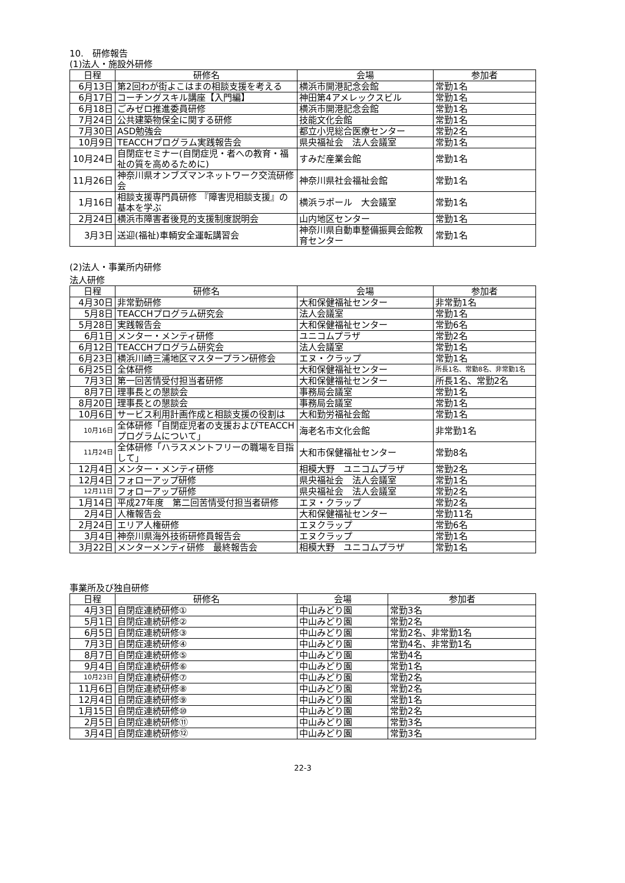10.　研修報告
(1)法人・施設外研修
| 日程 | 研修名 | 会場 | 参加者 |
| --- | --- | --- | --- |
| 6月13日 | 第2回わが街よこはまの相談支援を考える | 横浜市開港記念会館 | 常勤1名 |
| 6月17日 | コーチングスキル講座【入門編】 | 神田第4アメレックスビル | 常勤1名 |
| 6月18日 | ごみゼロ推進委員研修 | 横浜市開港記念会館 | 常勤1名 |
| 7月24日 | 公共建築物保全に関する研修 | 技能文化会館 | 常勤1名 |
| 7月30日 | ASD勉強会 | 都立小児総合医療センター | 常勤2名 |
| 10月9日 | TEACCHプログラム実践報告会 | 県央福祉会 法人会議室 | 常勤1名 |
| 10月24日 | 自閉症セミナー(自閉症児・者への教育・福祉の質を高めるために) | すみだ産業会館 | 常勤1名 |
| 11月26日 | 神奈川県オンブズマンネットワーク交流研修会 | 神奈川県社会福祉会館 | 常勤1名 |
| 1月16日 | 相談支援専門員研修 『障害児相談支援』の基本を学ぶ | 横浜ラポール 大会議室 | 常勤1名 |
| 2月24日 | 横浜市障害者後見的支援制度説明会 | 山内地区センター | 常勤1名 |
| 3月3日 | 送迎(福祉)車輌安全運転講習会 | 神奈川県自動車整備振興会館教育センター | 常勤1名 |
(2)法人・事業所内研修
法人研修
| 日程 | 研修名 | 会場 | 参加者 |
| --- | --- | --- | --- |
| 4月30日 | 非常勤研修 | 大和保健福祉センター | 非常勤1名 |
| 5月8日 | TEACCHプログラム研究会 | 法人会議室 | 常勤1名 |
| 5月28日 | 実践報告会 | 大和保健福祉センター | 常勤6名 |
| 6月1日 | メンター・メンティ研修 | ユニコムプラザ | 常勤2名 |
| 6月12日 | TEACCHプログラム研究会 | 法人会議室 | 常勤1名 |
| 6月23日 | 横浜川崎三浦地区マスタープラン研修会 | エヌ・クラップ | 常勤1名 |
| 6月25日 | 全体研修 | 大和保健福祉センター | 所長1名、常勤8名、非常勤1名 |
| 7月3日 | 第一回苦情受付担当者研修 | 大和保健福祉センター | 所長1名、常勤2名 |
| 8月7日 | 理事長との懇談会 | 事務局会議室 | 常勤1名 |
| 8月20日 | 理事長との懇談会 | 事務局会議室 | 常勤1名 |
| 10月6日 | サービス利用計画作成と相談支援の役割は | 大和勤労福祉会館 | 常勤1名 |
| 10月16日 | 全体研修「自閉症児者の支援およびTEACCHプログラムについて」 | 海老名市文化会館 | 非常勤1名 |
| 11月24日 | 全体研修「ハラスメントフリーの職場を目指して」 | 大和市保健福祉センター | 常勤8名 |
| 12月4日 | メンター・メンティ研修 | 相模大野 ユニコムプラザ | 常勤2名 |
| 12月4日 | フォローアップ研修 | 県央福祉会 法人会議室 | 常勤1名 |
| 12月11日 | フォローアップ研修 | 県央福祉会 法人会議室 | 常勤2名 |
| 1月14日 | 平成27年度 第二回苦情受付担当者研修 | エヌ・クラップ | 常勤2名 |
| 2月4日 | 人権報告会 | 大和保健福祉センター | 常勤11名 |
| 2月24日 | エリア人権研修 | エヌクラップ | 常勤6名 |
| 3月4日 | 神奈川県海外技術研修員報告会 | エヌクラップ | 常勤1名 |
| 3月22日 | メンターメンティ研修 最終報告会 | 相模大野 ユニコムプラザ | 常勤1名 |
事業所及び独自研修
| 日程 | 研修名 | 会場 | 参加者 |
| --- | --- | --- | --- |
| 4月3日 | 自閉症連続研修① | 中山みどり園 | 常勤3名 |
| 5月1日 | 自閉症連続研修② | 中山みどり園 | 常勤2名 |
| 6月5日 | 自閉症連続研修③ | 中山みどり園 | 常勤2名、非常勤1名 |
| 7月3日 | 自閉症連続研修④ | 中山みどり園 | 常勤4名、非常勤1名 |
| 8月7日 | 自閉症連続研修⑤ | 中山みどり園 | 常勤4名 |
| 9月4日 | 自閉症連続研修⑥ | 中山みどり園 | 常勤1名 |
| 10月23日 | 自閉症連続研修⑦ | 中山みどり園 | 常勤2名 |
| 11月6日 | 自閉症連続研修⑧ | 中山みどり園 | 常勤2名 |
| 12月4日 | 自閉症連続研修⑨ | 中山みどり園 | 常勤1名 |
| 1月15日 | 自閉症連続研修⑩ | 中山みどり園 | 常勤2名 |
| 2月5日 | 自閉症連続研修⑪ | 中山みどり園 | 常勤3名 |
| 3月4日 | 自閉症連続研修⑫ | 中山みどり園 | 常勤3名 |
22-3